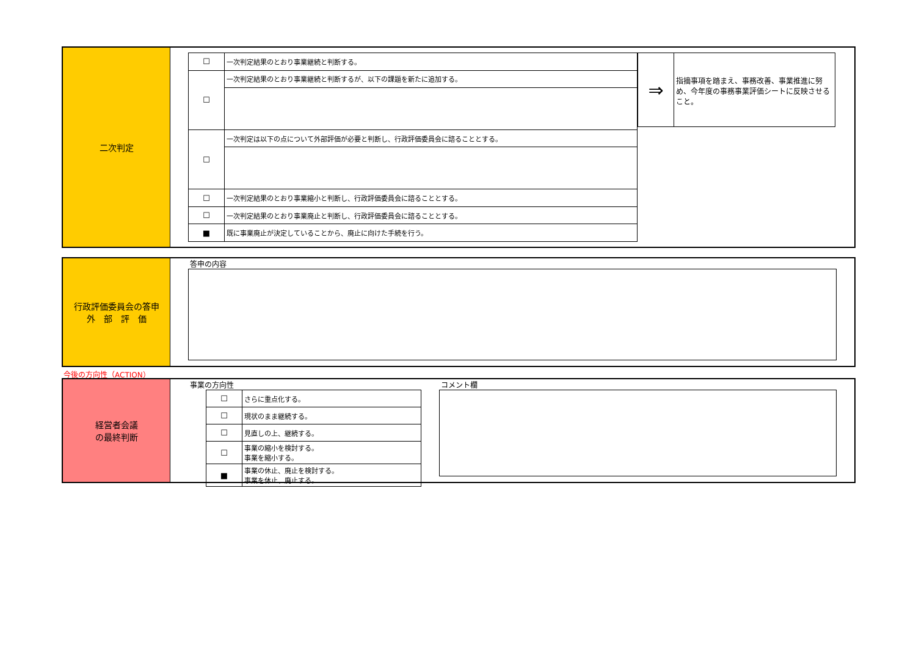二次判定
| ☐ | 一次判定結果のとおり事業継続と判断する。 |
| ☐ | 一次判定結果のとおり事業継続と判断するが、以下の課題を新たに追加する。 |
| ☐ | 一次判定は以下の点について外部評価が必要と判断し、行政評価委員会に諮ることとする。 |
| ☐ | 一次判定結果のとおり事業縮小と判断し、行政評価委員会に諮ることとする。 |
| ☐ | 一次判定結果のとおり事業廃止と判断し、行政評価委員会に諮ることとする。 |
| ■ | 既に事業廃止が決定していることから、廃止に向けた手続を行う。 |
| ⇒ | 指摘事項を踏まえ、事務改善、事業推進に努め、今年度の事務事業評価シートに反映させること。 |
行政評価委員会の答申
外　部　評　価
答申の内容
今後の方向性（ACTION）
経営者会議
の最終判断
事業の方向性
| ☐ | さらに重点化する。 |
| ☐ | 現状のまま継続する。 |
| ☐ | 見直しの上、継続する。 |
| ☐ | 事業の縮小を検討する。 事業を縮小する。 |
| ■ | 事業の休止、廃止を検討する。 事業を休止、廃止する。 |
コメント欄